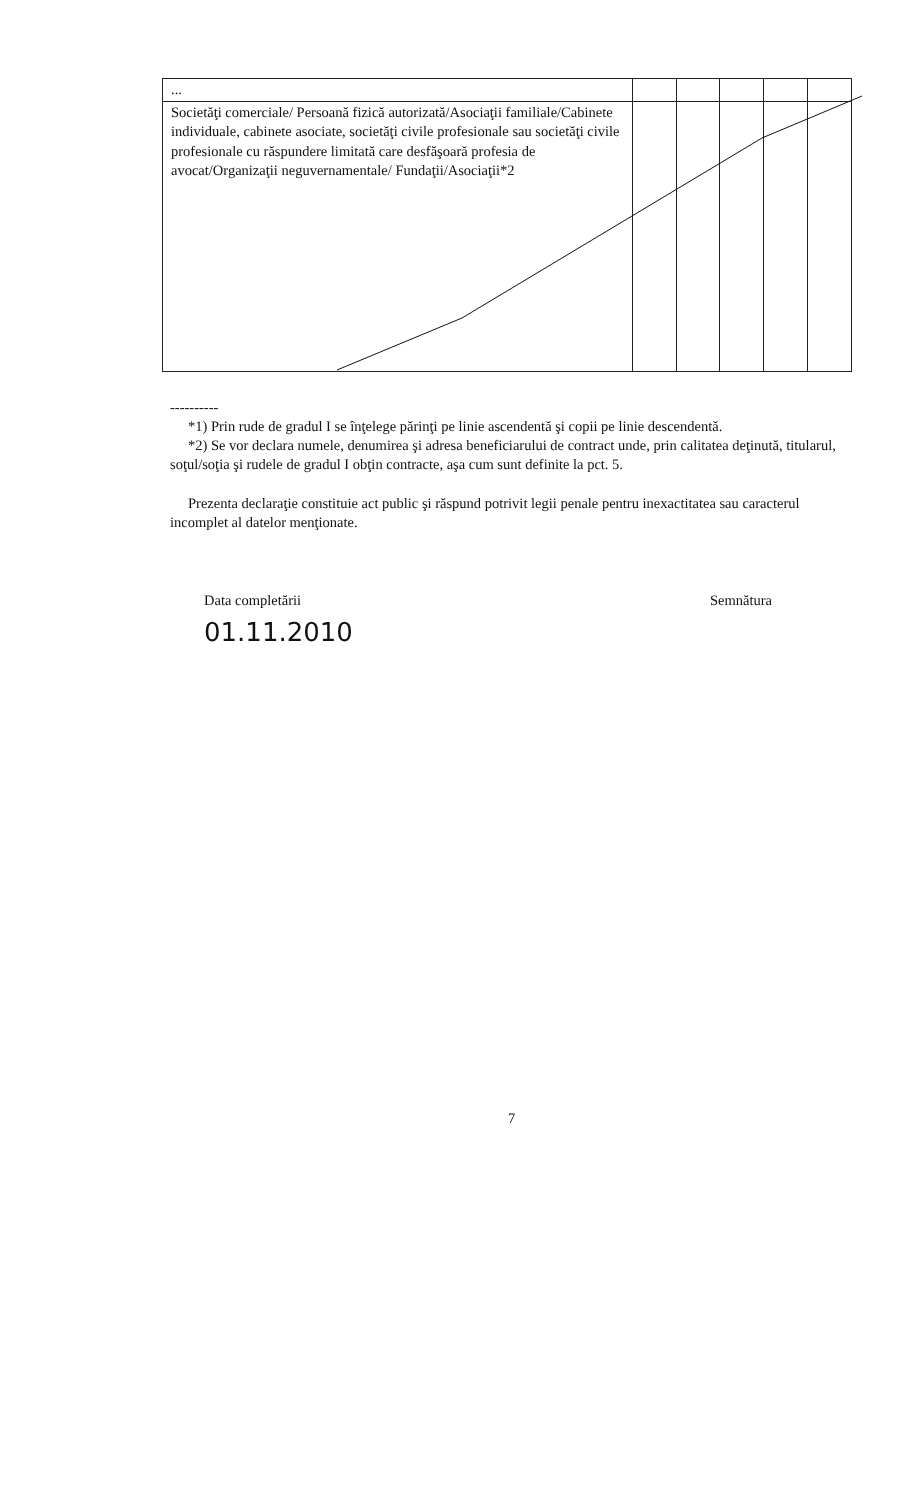| ... | | | | | |
| Societăţi comerciale/ Persoană fizică autorizată/Asociaţii familiale/Cabinete individuale, cabinete asociate, societăţi civile profesionale sau societăţi civile profesionale cu răspundere limitată care desfăşoară profesia de avocat/Organizaţii neguvernamentale/ Fundaţii/Asociaţii*2 | | | | | |
----------
*1) Prin rude de gradul I se înţelege părinţi pe linie ascendentă şi copii pe linie descendentă.
*2) Se vor declara numele, denumirea şi adresa beneficiarului de contract unde, prin calitatea deţinută, titularul, soţul/soţia şi rudele de gradul I obţin contracte, aşa cum sunt definite la pct. 5.
Prezenta declaraţie constituie act public şi răspund potrivit legii penale pentru inexactitatea sau caracterul incomplet al datelor menţionate.
Data completării Semnătura
01.11.2010
7